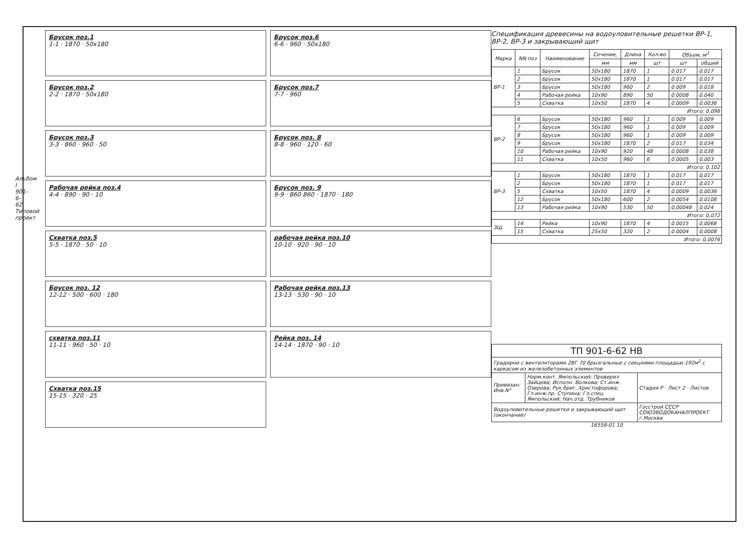Альбом I 901-6-62 Типовой проект
Брусок поз.1
1-1 · 1870 · 50x180
Брусок поз.6
6-6 · 960 · 50x180
Брусок поз.2
2-2 · 1870 · 50x180
Брусок поз.7
7-7 · 960
Брусок поз.3
3-3 · 860 · 960 · 50
Брусок поз. 8
8-8 · 960 · 120 · 60
Рабочая рейка поз.4
4-4 · 890 · 90 · 10
Брусок поз. 9
9-9 · 860 860 · 1870 · 180
Схватка поз.5
5-5 · 1870 · 50 · 10
рабочая рейка поз.10
10-10 · 920 · 90 · 10
Брусок поз. 12
12-12 · 500 · 600 · 180
Рабочая рейка поз.13
13-13 · 530 · 90 · 10
схватка поз.11
11-11 · 960 · 50 · 10
Рейка поз. 14
14-14 · 1870 · 90 · 10
Схватка поз.15
15-15 · 320 · 25
Спецификация древесины на водоуловительные решетки ВР-1, ВР-2, ВР-3 и закрывающий щит
| Марка | NN поз | Наименование | Сечение, | Длина | Кол-во | Объем, м<sup>3</sup> | |
| --- | --- | --- | --- | --- | --- | --- | --- |
| | | | мм | мм | шт | шт | общий |
| ВР-1 | 1 | Брусок | 50x180 | 1870 | 1 | 0.017 | 0.017 |
| | 2 | Брусок | 50x180 | 1870 | 1 | 0.017 | 0,017 |
| | 3 | Брусок | 50x180 | 960 | 2 | 0.009 | 0.018 |
| | 4 | Рабочая рейка | 10x90 | 890 | 50 | 0.0008 | 0.040 |
| | 5 | Схватка | 10x50 | 1870 | 4 | 0.0009 | 0.0036 |
| Итого: 0.096 | | | | | | | |
| ВР-2 | 6 | Брусок | 50x180 | 960 | 1 | 0.009 | 0,009 |
| | 7 | Брусок | 50x180 | 960 | 1 | 0.009 | 0,009 |
| | 8 | Брусок | 50x180 | 960 | 1 | 0.009 | 0.009 |
| | 9 | Брусок | 50x180 | 1870 | 2 | 0.017 | 0.034 |
| | 10 | Рабочая рейка | 10x90 | 920 | 48 | 0.0008 | 0.038 |
| | 11 | Схватка | 10x50 | 960 | 6 | 0.0005 | 0.003 |
| Итого: 0.102 | | | | | | | |
| ВР-3 | 1 | Брусок | 50x180 | 1870 | 1 | 0.017 | 0,017 |
| | 2 | Брусок | 50x180 | 1870 | 1 | 0.017 | 0,017 |
| | 5 | Схватка | 10x50 | 1870 | 4 | 0.0009 | 0,0036 |
| | 12 | Брусок | 50x180 | 600 | 2 | 0.0054 | 0.0108 |
| | 13 | Рабочая рейка | 10x90 | 530 | 50 | 0,00048 | 0,024 |
| Итого: 0,072 | | | | | | | |
| ЗЩ | 14 | Рейка | 10x90 | 1870 | 4 | 0.0015 | 0.0068 |
| | 15 | Схватка | 25x50 | 320 | 2 | 0.0004 | 0,0008 |
| Итого: 0,0076 | | | | | | | |
| ТП 901-6-62 НВ | | |
| Градирни с вентиляторами 2ВГ 70 брызгальные с секциями площадью 192м<sup>2</sup> с каркасом из железобетонных элементов | | |
| Привязан: Инв.N° | Норм.конт. Ямпольский; Проверил Зайцева; Исполн. Волкова; Ст.инж. Озерова; Рук.бриг. Христофорова; Гл.инж.пр. Ступина; Гл.спец Ямпольский; Нач.отд. Трубников | Стадия Р · Лист 2 · Листов |
| Водоуловительные решетки и закрывающий щит. (окончание) | | Госстрой СССР СОЮЗВОДОКАНАЛПРОЕКТ г.Москва |
16558-01 10